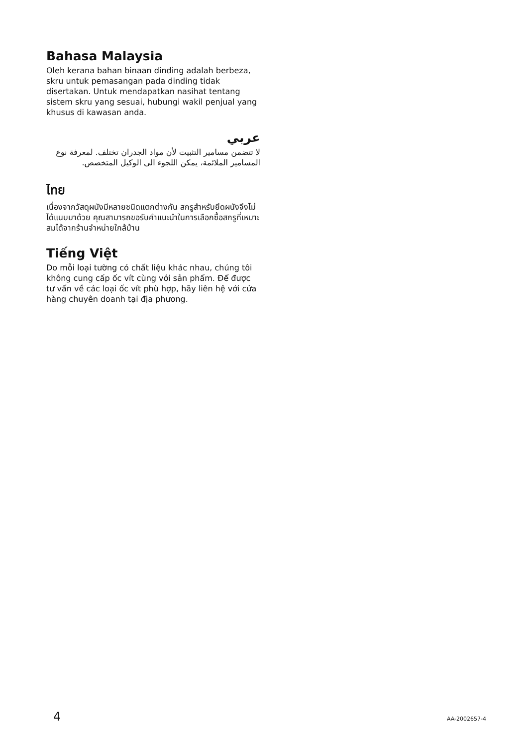Bahasa Malaysia
Oleh kerana bahan binaan dinding adalah berbeza, skru untuk pemasangan pada dinding tidak disertakan. Untuk mendapatkan nasihat tentang sistem skru yang sesuai, hubungi wakil penjual yang khusus di kawasan anda.
عربي
لا تتضمن مسامير التثبيت لأن مواد الجدران تختلف. لمعرفة نوع المسامير الملائمة، يمكن اللجوء الى الوكيل المتخصص.
ไทย
เนื่องจากวัสดุผนังมีหลายชนิดแตกต่างกัน สกรูสำหรับยึดผนังจึงไม่ได้แนบมาด้วย คุณสามารถขอรับคำแนะนำในการเลือกซื้อสกรูที่เหมาะสมได้จากร้านจำหน่ายใกล้บ้าน
Tiếng Việt
Do mỗi loại tường có chất liệu khác nhau, chúng tôi không cung cấp ốc vít cùng với sản phẩm. Để được tư vấn về các loại ốc vít phù hợp, hãy liên hệ với cửa hàng chuyên doanh tại địa phương.
4 AA-2002657-4